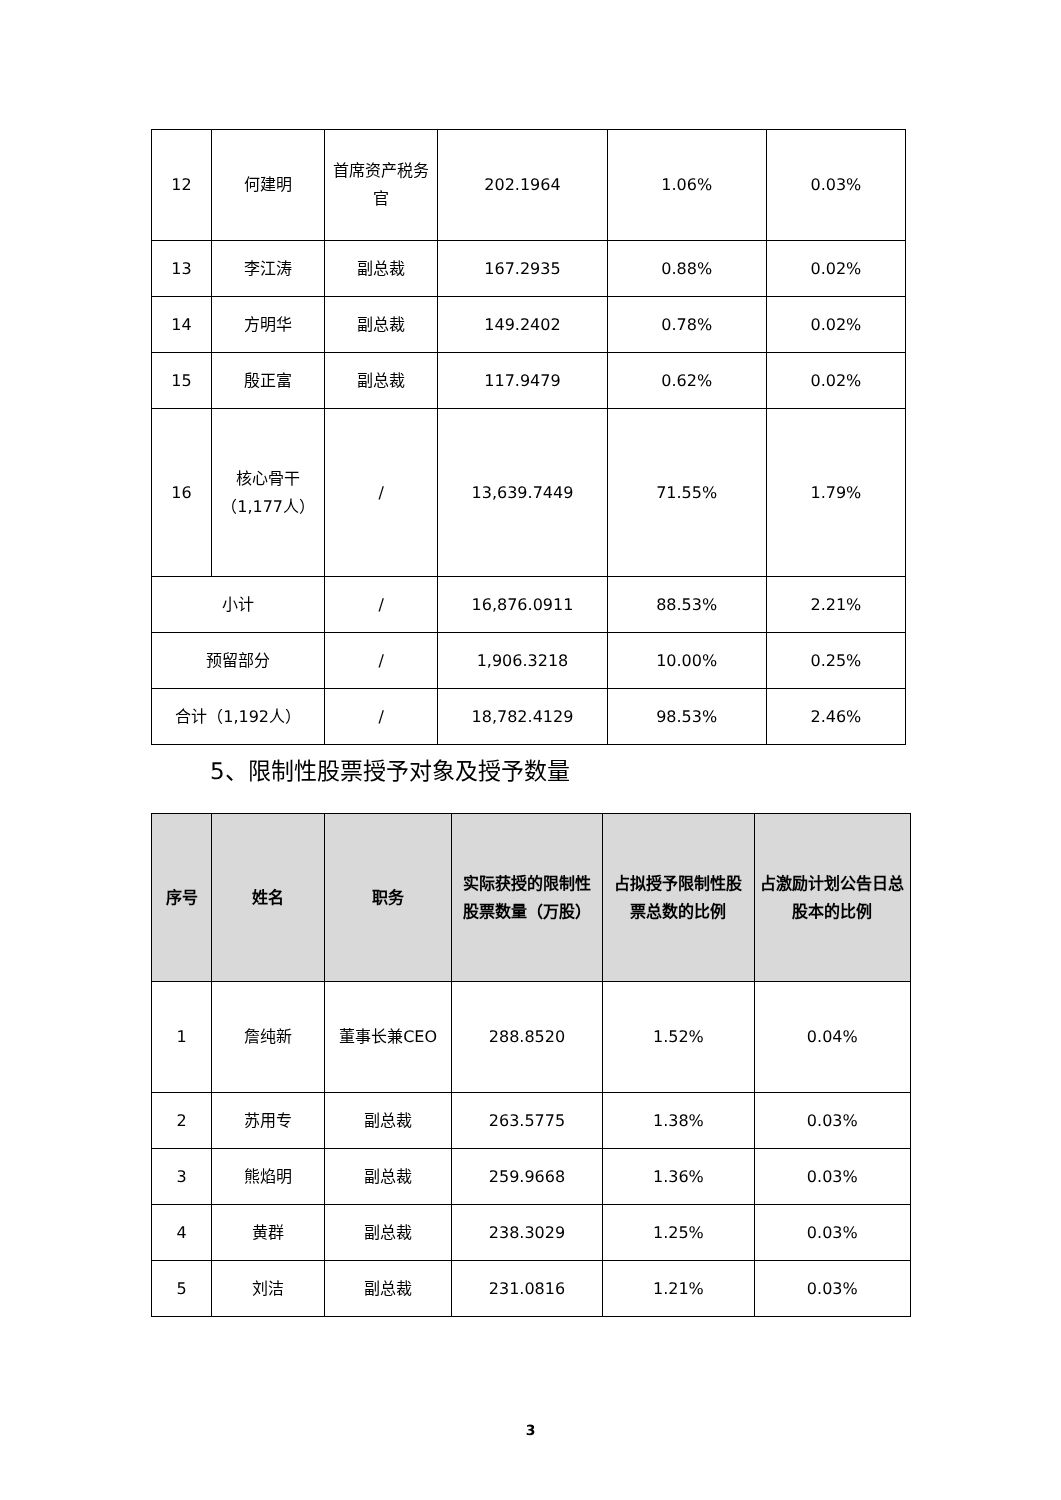| 12 | 何建明 | 首席资产税务官 | 202.1964 | 1.06% | 0.03% |
| 13 | 李江涛 | 副总裁 | 167.2935 | 0.88% | 0.02% |
| 14 | 方明华 | 副总裁 | 149.2402 | 0.78% | 0.02% |
| 15 | 殷正富 | 副总裁 | 117.9479 | 0.62% | 0.02% |
| 16 | 核心骨干（1,177人） | / | 13,639.7449 | 71.55% | 1.79% |
| 小计 | | / | 16,876.0911 | 88.53% | 2.21% |
| 预留部分 | | / | 1,906.3218 | 10.00% | 0.25% |
| 合计（1,192人） | | / | 18,782.4129 | 98.53% | 2.46% |
5、限制性股票授予对象及授予数量
| 序号 | 姓名 | 职务 | 实际获授的限制性股票数量（万股） | 占拟授予限制性股票总数的比例 | 占激励计划公告日总股本的比例 |
| --- | --- | --- | --- | --- | --- |
| 1 | 詹纯新 | 董事长兼CEO | 288.8520 | 1.52% | 0.04% |
| 2 | 苏用专 | 副总裁 | 263.5775 | 1.38% | 0.03% |
| 3 | 熊焰明 | 副总裁 | 259.9668 | 1.36% | 0.03% |
| 4 | 黄群 | 副总裁 | 238.3029 | 1.25% | 0.03% |
| 5 | 刘洁 | 副总裁 | 231.0816 | 1.21% | 0.03% |
3